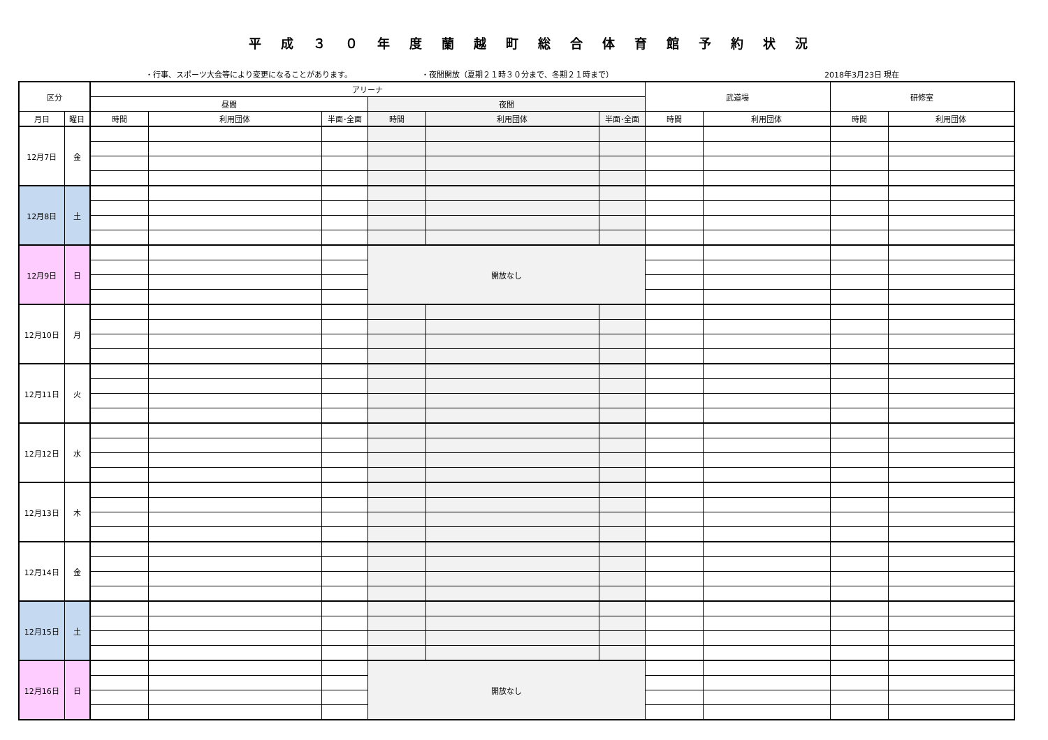平成３０年度蘭越町総合体育館予約状況
・行事、スポーツ大会等により変更になることがあります。 ・夜間開放（夏期２１時３０分まで、冬期２１時まで） 2018年3月23日 現在
| 区分 | | アリーナ | | | | | | 武道場 | | 研修室 | |
| --- | --- | --- | --- | --- | --- | --- | --- | --- | --- | --- | --- |
| | | 昼間 | | | 夜間 | | | | | | |
| 月日 | 曜日 | 時間 | 利用団体 | 半面･全面 | 時間 | 利用団体 | 半面･全面 | 時間 | 利用団体 | 時間 | 利用団体 |
| 12月7日 | 金 | | | | | | | | | | |
| 12月8日 | 土 | | | | | | | | | | |
| 12月9日 | 日 | | | | 開放なし | | | | | | |
| 12月10日 | 月 | | | | | | | | | | |
| 12月11日 | 火 | | | | | | | | | | |
| 12月12日 | 水 | | | | | | | | | | |
| 12月13日 | 木 | | | | | | | | | | |
| 12月14日 | 金 | | | | | | | | | | |
| 12月15日 | 土 | | | | | | | | | | |
| 12月16日 | 日 | | | | 開放なし | | | | | | |